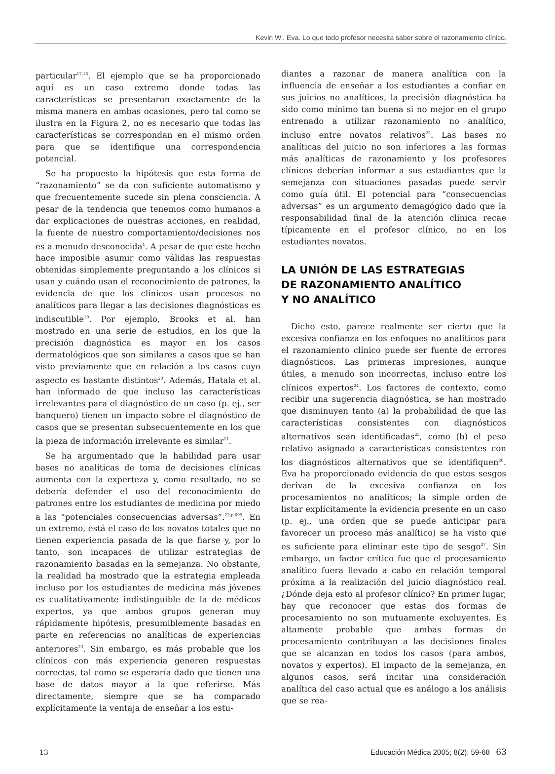Kevin W., Eva. Lo que todo profesor necesita saber sobre el razonamiento clínico.
particular<sup>17,18</sup>. El ejemplo que se ha proporcionado aquí es un caso extremo donde todas las características se presentaron exactamente de la misma manera en ambas ocasiones, pero tal como se ilustra en la Figura 2, no es necesario que todas las características se correspondan en el mismo orden para que se identifique una correspondencia potencial.
Se ha propuesto la hipótesis que esta forma de “razonamiento” se da con suficiente automatismo y que frecuentemente sucede sin plena consciencia. A pesar de la tendencia que tenemos como humanos a dar explicaciones de nuestras acciones, en realidad, la fuente de nuestro comportamiento/decisiones nos es a menudo desconocida<sup>4</sup>. A pesar de que este hecho hace imposible asumir como válidas las respuestas obtenidas simplemente preguntando a los clínicos si usan y cuándo usan el reconocimiento de patrones, la evidencia de que los clínicos usan procesos no analíticos para llegar a las decisiones diagnósticas es indiscutible<sup>19</sup>. Por ejemplo, Brooks et al. han mostrado en una serie de estudios, en los que la precisión diagnóstica es mayor en los casos dermatológicos que son similares a casos que se han visto previamente que en relación a los casos cuyo aspecto es bastante distintos<sup>20</sup>. Además, Hatala et al. han informado de que incluso las características irrelevantes para el diagnóstico de un caso (p. ej., ser banquero) tienen un impacto sobre el diagnóstico de casos que se presentan subsecuentemente en los que la pieza de información irrelevante es similar<sup>21</sup>.
Se ha argumentado que la habilidad para usar bases no analíticas de toma de decisiones clínicas aumenta con la experteza y, como resultado, no se debería defender el uso del reconocimiento de patrones entre los estudiantes de medicina por miedo a las “potenciales consecuencias adversas”.<sup>22,p.699</sup>. En un extremo, está el caso de los novatos totales que no tienen experiencia pasada de la que fiarse y, por lo tanto, son incapaces de utilizar estrategias de razonamiento basadas en la semejanza. No obstante, la realidad ha mostrado que la estrategia empleada incluso por los estudiantes de medicina más jóvenes es cualitativamente indistinguible de la de médicos expertos, ya que ambos grupos generan muy rápidamente hipótesis, presumiblemente basadas en parte en referencias no analíticas de experiencias anteriores<sup>23</sup>. Sin embargo, es más probable que los clínicos con más experiencia generen respuestas correctas, tal como se esperaría dado que tienen una base de datos mayor a la que referirse. Más directamente, siempre que se ha comparado explícitamente la ventaja de enseñar a los estu-
diantes a razonar de manera analítica con la influencia de enseñar a los estudiantes a confiar en sus juicios no analíticos, la precisión diagnóstica ha sido como mínimo tan buena si no mejor en el grupo entrenado a utilizar razonamiento no analítico, incluso entre novatos relativos<sup>22</sup>. Las bases no analíticas del juicio no son inferiores a las formas más analíticas de razonamiento y los profesores clínicos deberían informar a sus estudiantes que la semejanza con situaciones pasadas puede servir como guía útil. El potencial para “consecuencias adversas” es un argumento demagógico dado que la responsabilidad final de la atención clínica recae típicamente en el profesor clínico, no en los estudiantes novatos.
LA UNIÓN DE LAS ESTRATEGIAS
DE RAZONAMIENTO ANALÍTICO
Y NO ANALÍTICO
Dicho esto, parece realmente ser cierto que la excesiva confianza en los enfoques no analíticos para el razonamiento clínico puede ser fuente de errores diagnósticos. Las primeras impresiones, aunque útiles, a menudo son incorrectas, incluso entre los clínicos expertos<sup>24</sup>. Los factores de contexto, como recibir una sugerencia diagnóstica, se han mostrado que disminuyen tanto (a) la probabilidad de que las características consistentes con diagnósticos alternativos sean identificadas<sup>25</sup>, como (b) el peso relativo asignado a características consistentes con los diagnósticos alternativos que se identifiquen<sup>26</sup>. Eva ha proporcionado evidencia de que estos sesgos derivan de la excesiva confianza en los procesamientos no analíticos; la simple orden de listar explícitamente la evidencia presente en un caso (p. ej., una orden que se puede anticipar para favorecer un proceso más analítico) se ha visto que es suficiente para eliminar este tipo de sesgo<sup>27</sup>. Sin embargo, un factor crítico fue que el procesamiento analítico fuera llevado a cabo en relación temporal próxima a la realización del juicio diagnóstico real. ¿Dónde deja esto al profesor clínico? En primer lugar, hay que reconocer que estas dos formas de procesamiento no son mutuamente excluyentes. Es altamente probable que ambas formas de procesamiento contribuyan a las decisiones finales que se alcanzan en todos los casos (para ambos, novatos y expertos). El impacto de la semejanza, en algunos casos, será incitar una consideración analítica del caso actual que es análogo a los análisis que se rea-
13 Educación Médica 2005; 8(2): 59-68 63